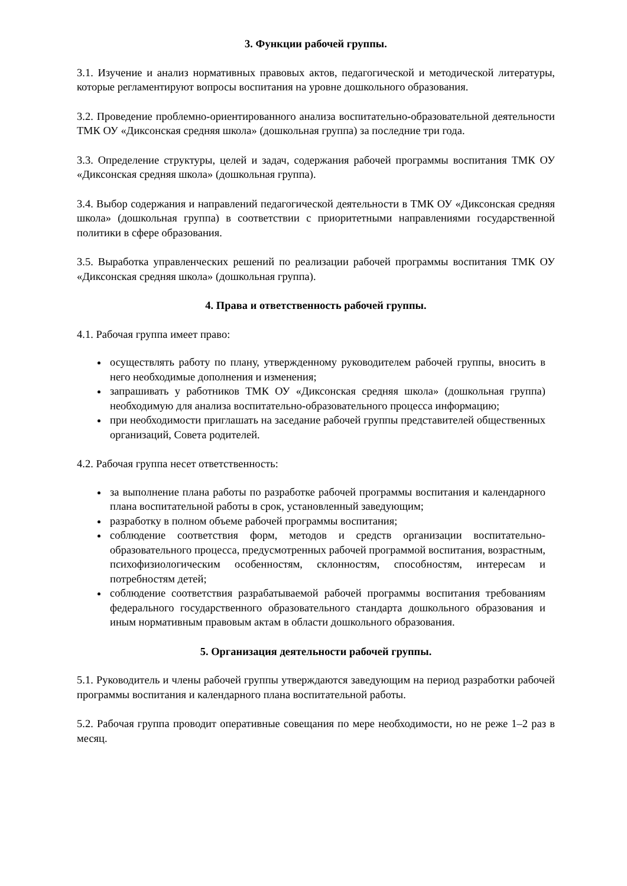3. Функции рабочей группы.
3.1. Изучение и анализ нормативных правовых актов, педагогической и методической литературы, которые регламентируют вопросы воспитания на уровне дошкольного образования.
3.2. Проведение проблемно-ориентированного анализа воспитательно-образовательной деятельности ТМК ОУ «Диксонская средняя школа» (дошкольная группа) за последние три года.
3.3. Определение структуры, целей и задач, содержания рабочей программы воспитания ТМК ОУ «Диксонская средняя школа» (дошкольная группа).
3.4. Выбор содержания и направлений педагогической деятельности в ТМК ОУ «Диксонская средняя школа» (дошкольная группа) в соответствии с приоритетными направлениями государственной политики в сфере образования.
3.5. Выработка управленческих решений по реализации рабочей программы воспитания ТМК ОУ «Диксонская средняя школа» (дошкольная группа).
4. Права и ответственность рабочей группы.
4.1. Рабочая группа имеет право:
осуществлять работу по плану, утвержденному руководителем рабочей группы, вносить в него необходимые дополнения и изменения;
запрашивать у работников ТМК ОУ «Диксонская средняя школа» (дошкольная группа) необходимую для анализа воспитательно-образовательного процесса информацию;
при необходимости приглашать на заседание рабочей группы представителей общественных организаций, Совета родителей.
4.2. Рабочая группа несет ответственность:
за выполнение плана работы по разработке рабочей программы воспитания и календарного плана воспитательной работы в срок, установленный заведующим;
разработку в полном объеме рабочей программы воспитания;
соблюдение соответствия форм, методов и средств организации воспитательно-образовательного процесса, предусмотренных рабочей программой воспитания, возрастным, психофизиологическим особенностям, склонностям, способностям, интересам и потребностям детей;
соблюдение соответствия разрабатываемой рабочей программы воспитания требованиям федерального государственного образовательного стандарта дошкольного образования и иным нормативным правовым актам в области дошкольного образования.
5. Организация деятельности рабочей группы.
5.1. Руководитель и члены рабочей группы утверждаются заведующим на период разработки рабочей программы воспитания и календарного плана воспитательной работы.
5.2. Рабочая группа проводит оперативные совещания по мере необходимости, но не реже 1–2 раз в месяц.